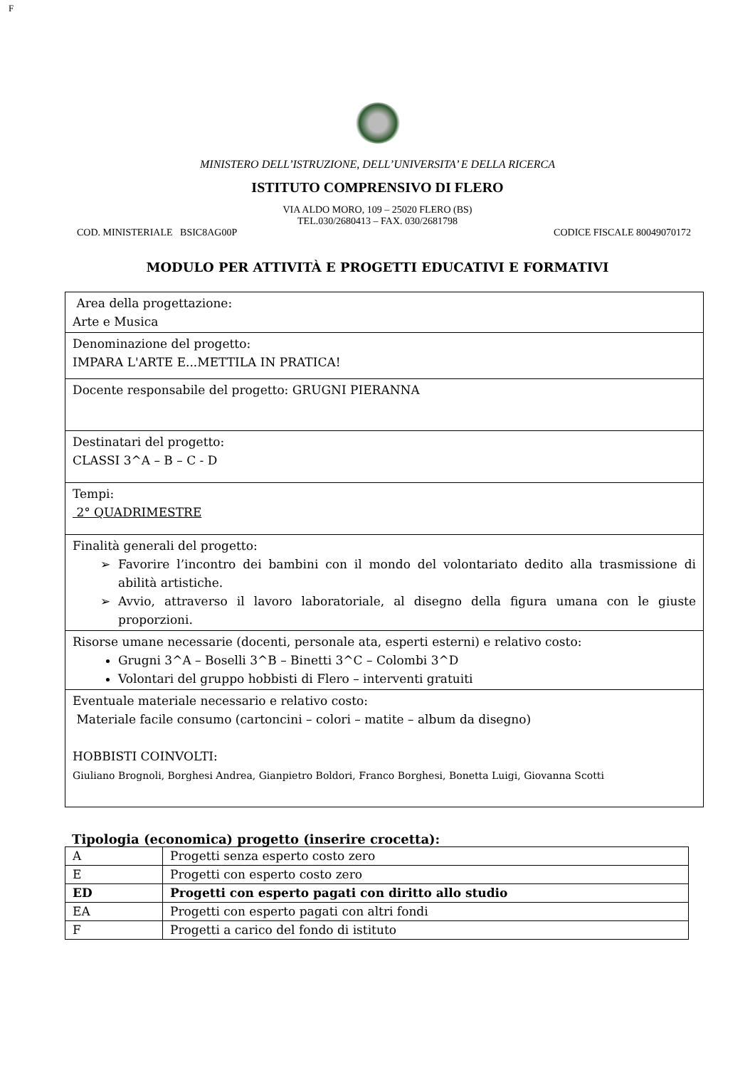F
MINISTERO DELL’ISTRUZIONE, DELL’UNIVERSITA’ E DELLA RICERCA
ISTITUTO COMPRENSIVO DI FLERO
VIA ALDO MORO, 109 – 25020 FLERO (BS)
TEL.030/2680413 – FAX. 030/2681798
COD. MINISTERIALE BSIC8AG00P CODICE FISCALE 80049070172
MODULO PER ATTIVITÀ E PROGETTI EDUCATIVI E FORMATIVI
| Area della progettazione: Arte e Musica |
| Denominazione del progetto: IMPARA L'ARTE E...METTILA IN PRATICA! |
| Docente responsabile del progetto: GRUGNI PIERANNA |
| Destinatari del progetto: CLASSI 3^A – B – C - D |
| Tempi: 2° QUADRIMESTRE |
| Finalità generali del progetto: Favorire l’incontro dei bambini con il mondo del volontariato dedito alla trasmissione di abilità artistiche. Avvio, attraverso il lavoro laboratoriale, al disegno della figura umana con le giuste proporzioni. |
| Risorse umane necessarie (docenti, personale ata, esperti esterni) e relativo costo: Grugni 3^A – Boselli 3^B – Binetti 3^C – Colombi 3^D Volontari del gruppo hobbisti di Flero – interventi gratuiti |
| Eventuale materiale necessario e relativo costo: Materiale facile consumo (cartoncini – colori – matite – album da disegno) HOBBISTI COINVOLTI: Giuliano Brognoli, Borghesi Andrea, Gianpietro Boldori, Franco Borghesi, Bonetta Luigi, Giovanna Scotti |
Tipologia (economica) progetto (inserire crocetta):
| A | Progetti senza esperto costo zero |
| E | Progetti con esperto costo zero |
| ED | Progetti con esperto pagati con diritto allo studio |
| EA | Progetti con esperto pagati con altri fondi |
| F | Progetti a carico del fondo di istituto |